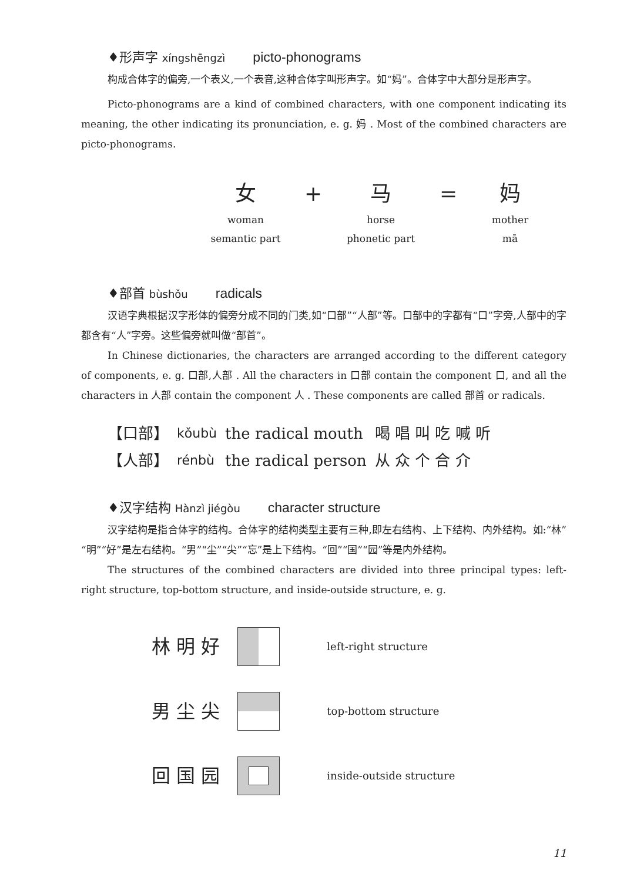♦形声字 xíngshēngzì picto-phonograms
构成合体字的偏旁,一个表义,一个表音,这种合体字叫形声字。如“妈”。合体字中大部分是形声字。
Picto-phonograms are a kind of combined characters, with one component indicating its meaning, the other indicating its pronunciation, e. g. 妈 . Most of the combined characters are picto-phonograms.
女
+
马
=
妈
woman
horse
mother
semantic part
phonetic part
mā
♦部首 bùshǒu radicals
汉语字典根据汉字形体的偏旁分成不同的门类,如“口部”“人部”等。口部中的字都有“口”字旁,人部中的字都含有“人”字旁。这些偏旁就叫做“部首”。
In Chinese dictionaries, the characters are arranged according to the different category of components, e. g. 口部,人部 . All the characters in 口部 contain the component 口, and all the characters in 人部 contain the component 人 . These components are called 部首 or radicals.
| 【口部】 | kǒubù | the radical mouth | 喝 唱 叫 吃 喊 听 |
| 【人部】 | rénbù | the radical person | 从 众 个 合 介 |
♦汉字结构 Hànzì jiégòu character structure
汉字结构是指合体字的结构。合体字的结构类型主要有三种,即左右结构、上下结构、内外结构。如:“林”“明”“好”是左右结构。“男”“尘”“尖”“忘”是上下结构。“回”“国”“园”等是内外结构。
The structures of the combined characters are divided into three principal types: left-right structure, top-bottom structure, and inside-outside structure, e. g.
| 林 明 好 | | left-right structure |
| 男 尘 尖 | | top-bottom structure |
| 回 国 园 | | inside-outside structure |
11